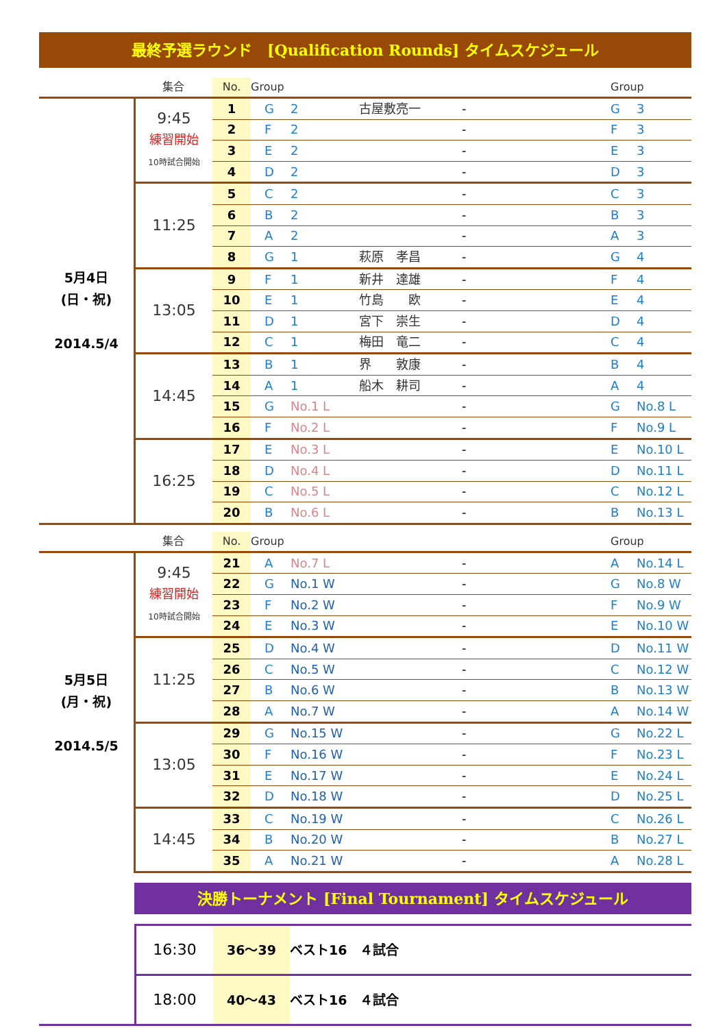最終予選ラウンド　[Qualification Rounds] タイムスケジュール
| | 集合 | No. | Group | | | | | Group | |
| --- | --- | --- | --- | --- | --- | --- | --- | --- | --- |
| 5月4日 (日・祝) 2014.5/4 | 9:45 練習開始 10時試合開始 | 1 | G | 2 | 古屋敷亮一 | - | | G | 3 |
| | | 2 | F | 2 | | - | | F | 3 |
| | | 3 | E | 2 | | - | | E | 3 |
| | | 4 | D | 2 | | - | | D | 3 |
| | 11:25 | 5 | C | 2 | | - | | C | 3 |
| | | 6 | B | 2 | | - | | B | 3 |
| | | 7 | A | 2 | | - | | A | 3 |
| | | 8 | G | 1 | 萩原 孝昌 | - | | G | 4 |
| | 13:05 | 9 | F | 1 | 新井 達雄 | - | | F | 4 |
| | | 10 | E | 1 | 竹島 欧 | - | | E | 4 |
| | | 11 | D | 1 | 宮下 崇生 | - | | D | 4 |
| | | 12 | C | 1 | 梅田 竜二 | - | | C | 4 |
| | 14:45 | 13 | B | 1 | 界 敦康 | - | | B | 4 |
| | | 14 | A | 1 | 船木 耕司 | - | | A | 4 |
| | | 15 | G | No.1 L | | - | | G | No.8 L |
| | | 16 | F | No.2 L | | - | | F | No.9 L |
| | 16:25 | 17 | E | No.3 L | | - | | E | No.10 L |
| | | 18 | D | No.4 L | | - | | D | No.11 L |
| | | 19 | C | No.5 L | | - | | C | No.12 L |
| | | 20 | B | No.6 L | | - | | B | No.13 L |
| | 集合 | No. | Group | | | | | Group | |
| --- | --- | --- | --- | --- | --- | --- | --- | --- | --- |
| 5月5日 (月・祝) 2014.5/5 | 9:45 練習開始 10時試合開始 | 21 | A | No.7 L | | - | | A | No.14 L |
| | | 22 | G | No.1 W | | - | | G | No.8 W |
| | | 23 | F | No.2 W | | - | | F | No.9 W |
| | | 24 | E | No.3 W | | - | | E | No.10 W |
| | 11:25 | 25 | D | No.4 W | | - | | D | No.11 W |
| | | 26 | C | No.5 W | | - | | C | No.12 W |
| | | 27 | B | No.6 W | | - | | B | No.13 W |
| | | 28 | A | No.7 W | | - | | A | No.14 W |
| | 13:05 | 29 | G | No.15 W | | - | | G | No.22 L |
| | | 30 | F | No.16 W | | - | | F | No.23 L |
| | | 31 | E | No.17 W | | - | | E | No.24 L |
| | | 32 | D | No.18 W | | - | | D | No.25 L |
| | 14:45 | 33 | C | No.19 W | | - | | C | No.26 L |
| | | 34 | B | No.20 W | | - | | B | No.27 L |
| | | 35 | A | No.21 W | | - | | A | No.28 L |
決勝トーナメント [Final Tournament] タイムスケジュール
| | 16:30 | 36〜39 | ベスト16 ４試合 |
| | 18:00 | 40〜43 | ベスト16 ４試合 |